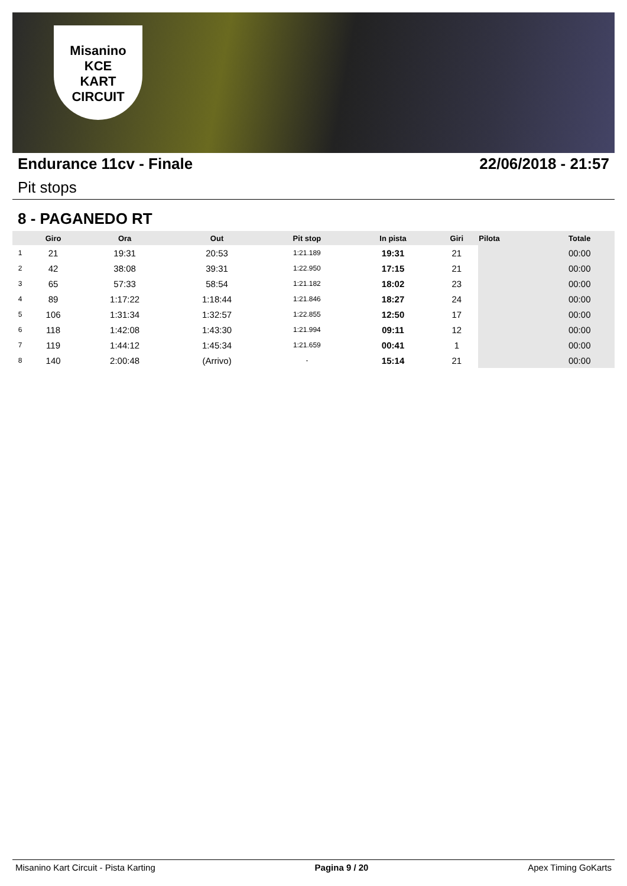Misanino
KCE
KART CIRCUIT
Endurance 11cv - Finale 22/06/2018 - 21:57
Pit stops
8 - PAGANEDO RT
| | Giro | Ora | Out | Pit stop | In pista | Giri | Pilota | Totale |
| --- | --- | --- | --- | --- | --- | --- | --- | --- |
| 1 | 21 | 19:31 | 20:53 | 1:21.189 | 19:31 | 21 | | 00:00 |
| 2 | 42 | 38:08 | 39:31 | 1:22.950 | 17:15 | 21 | | 00:00 |
| 3 | 65 | 57:33 | 58:54 | 1:21.182 | 18:02 | 23 | | 00:00 |
| 4 | 89 | 1:17:22 | 1:18:44 | 1:21.846 | 18:27 | 24 | | 00:00 |
| 5 | 106 | 1:31:34 | 1:32:57 | 1:22.855 | 12:50 | 17 | | 00:00 |
| 6 | 118 | 1:42:08 | 1:43:30 | 1:21.994 | 09:11 | 12 | | 00:00 |
| 7 | 119 | 1:44:12 | 1:45:34 | 1:21.659 | 00:41 | 1 | | 00:00 |
| 8 | 140 | 2:00:48 | (Arrivo) | - | 15:14 | 21 | | 00:00 |
Misanino Kart Circuit - Pista Karting Pagina 9 / 20 Apex Timing GoKarts